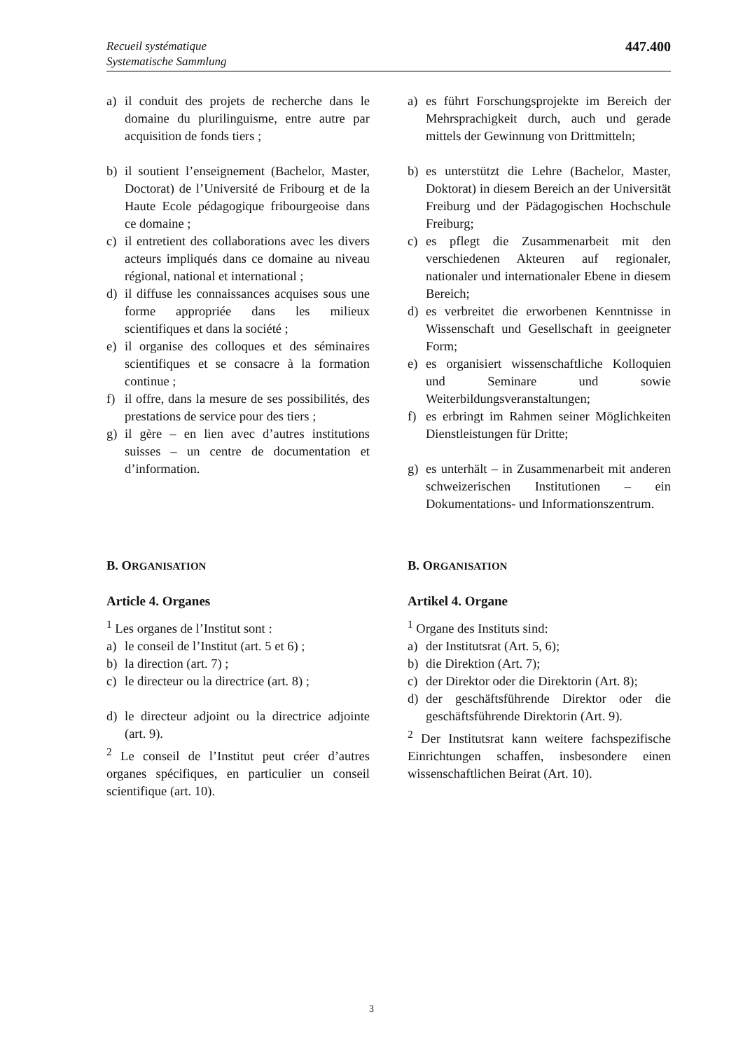Recueil systématique
Systematische Sammlung
447.400
a) il conduit des projets de recherche dans le domaine du plurilinguisme, entre autre par acquisition de fonds tiers ;
a) es führt Forschungsprojekte im Bereich der Mehrsprachigkeit durch, auch und gerade mittels der Gewinnung von Drittmitteln;
b) il soutient l’enseignement (Bachelor, Master, Doctorat) de l’Université de Fribourg et de la Haute Ecole péda­gogique fribourgeoise dans ce domaine ;
c) il entretient des collaborations avec les divers acteurs impliqués dans ce domaine au niveau régional, national et international ;
d) il diffuse les connaissances acquises sous une forme appropriée dans les milieux scientifiques et dans la société ;
e) il organise des colloques et des sémi­naires scientifiques et se consacre à la formation continue ;
f) il offre, dans la mesure de ses possibi­lités, des prestations de service pour des tiers ;
g) il gère – en lien avec d’autres institu­tions suisses – un centre de documenta­tion et d’information.
b) es unterstützt die Lehre (Bachelor, Master, Doktorat) in diesem Bereich an der Universität Freiburg und der Päda­gogischen Hochschule Freiburg;
c) es pflegt die Zusammenarbeit mit den verschiedenen Akteuren auf regionaler, nationaler und internationaler Ebene in diesem Bereich;
d) es verbreitet die erworbenen Kenntnisse in Wissenschaft und Gesellschaft in geeigneter Form;
e) es organisiert wissenschaftliche Kollo­quien und Seminare und sowie Weiterbildungsveranstaltungen;
f) es erbringt im Rahmen seiner Möglich­keiten Dienstleistungen für Dritte;
g) es unterhält – in Zusammenarbeit mit anderen schweizerischen Institutionen – ein Dokumentations- und Informations­zentrum.
B. ORGANISATION
B. ORGANISATION
Article 4. Organes
<sup>1</sup> Les organes de l’Institut sont :
a) le conseil de l’Institut (art. 5 et 6) ;
b) la direction (art. 7) ;
c) le directeur ou la directrice (art. 8) ;
d) le directeur adjoint ou la directrice adjointe (art. 9).
<sup>2</sup> Le conseil de l’Institut peut créer d’autres organes spécifiques, en particulier un conseil scientifique (art. 10).
Artikel 4. Organe
<sup>1</sup> Organe des Instituts sind:
a) der Institutsrat (Art. 5, 6);
b) die Direktion (Art. 7);
c) der Direktor oder die Direktorin (Art. 8);
d) der geschäftsführende Direktor oder die geschäftsführende Direktorin (Art. 9).
<sup>2</sup> Der Institutsrat kann weitere fachspezi­fische Einrichtungen schaffen, insbe­sondere einen wissenschaftlichen Beirat (Art. 10).
3